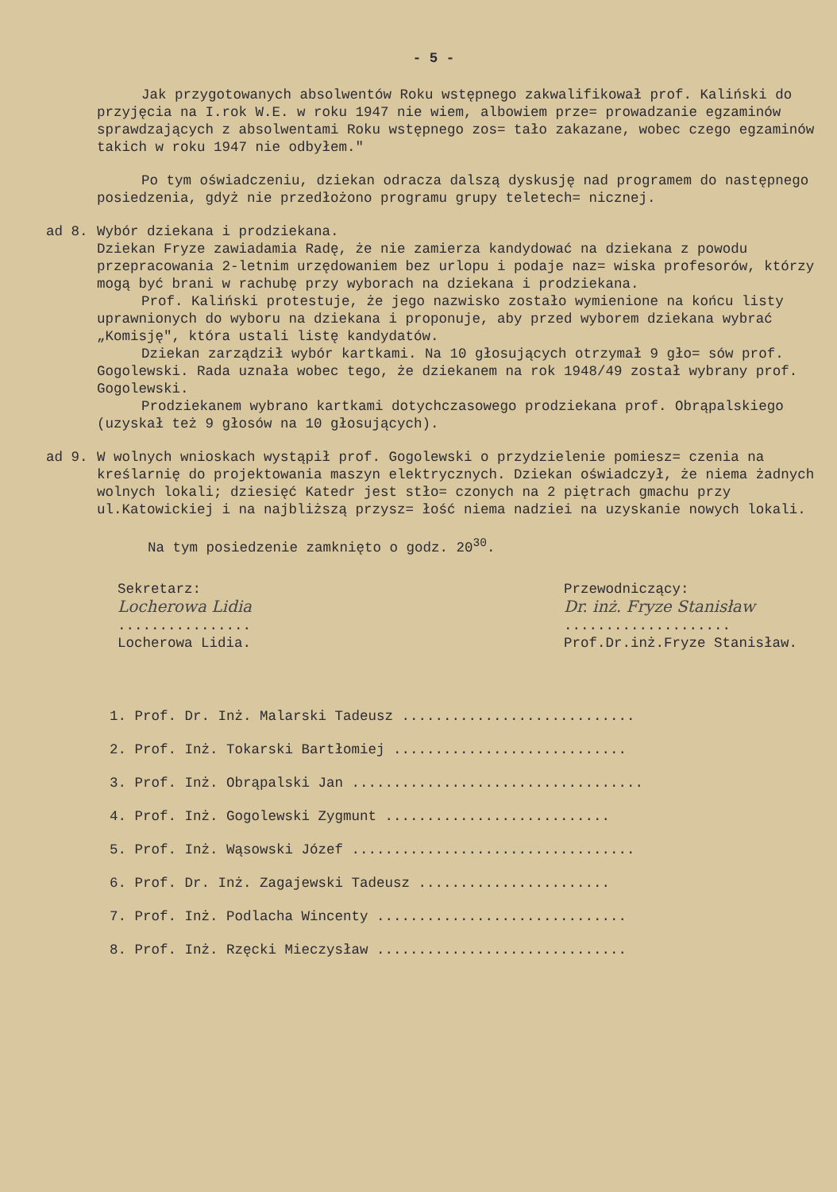- 5 -
Jak przygotowanych absolwentów Roku wstępnego zakwalifikował prof. Kaliński do przyjęcia na I.rok W.E. w roku 1947 nie wiem, albowiem prze= prowadzanie egzaminów sprawdzających z absolwentami Roku wstępnego zos= tało zakazane, wobec czego egzaminów takich w roku 1947 nie odbyłem."
Po tym oświadczeniu, dziekan odracza dalszą dyskusję nad programem do następnego posiedzenia, gdyż nie przedłożono programu grupy teletech= nicznej.
ad 8. Wybór dziekana i prodziekana.
Dziekan Fryze zawiadamia Radę, że nie zamierza kandydować na dziekana z powodu przepracowania 2-letnim urzędowaniem bez urlopu i podaje naz= wiska profesorów, którzy mogą być brani w rachubę przy wyborach na dziekana i prodziekana.
Prof. Kaliński protestuje, że jego nazwisko zostało wymienione na końcu listy uprawnionych do wyboru na dziekana i proponuje, aby przed wyborem dziekana wybrać „Komisję", która ustali listę kandydatów.
Dziekan zarządził wybór kartkami. Na 10 głosujących otrzymał 9 gło= sów prof. Gogolewski. Rada uznała wobec tego, że dziekanem na rok 1948/49 został wybrany prof. Gogolewski.
Prodziekanem wybrano kartkami dotychczasowego prodziekana prof. Obrąpalskiego (uzyskał też 9 głosów na 10 głosujących).
ad 9. W wolnych wnioskach wystąpił prof. Gogolewski o przydzielenie pomiesz= czenia na kreślarnię do projektowania maszyn elektrycznych. Dziekan oświadczył, że niema żadnych wolnych lokali; dziesięć Katedr jest stło= czonych na 2 piętrach gmachu przy ul.Katowickiej i na najbliższą przysz= łość niema nadziei na uzyskanie nowych lokali.
Na tym posiedzenie zamknięto o godz. 20<sup>30</sup>.
Sekretarz:
Locherowa Lidia
................
Locherowa Lidia.
Przewodniczący:
Dr. inż. Fryze Stanisław
....................
Prof.Dr.inż.Fryze Stanisław.
1. Prof. Dr. Inż. Malarski Tadeusz ............................
2. Prof. Inż. Tokarski Bartłomiej ............................
3. Prof. Inż. Obrąpalski Jan ...................................
4. Prof. Inż. Gogolewski Zygmunt ...........................
5. Prof. Inż. Wąsowski Józef ..................................
6. Prof. Dr. Inż. Zagajewski Tadeusz .......................
7. Prof. Inż. Podlacha Wincenty ..............................
8. Prof. Inż. Rzęcki Mieczysław ..............................